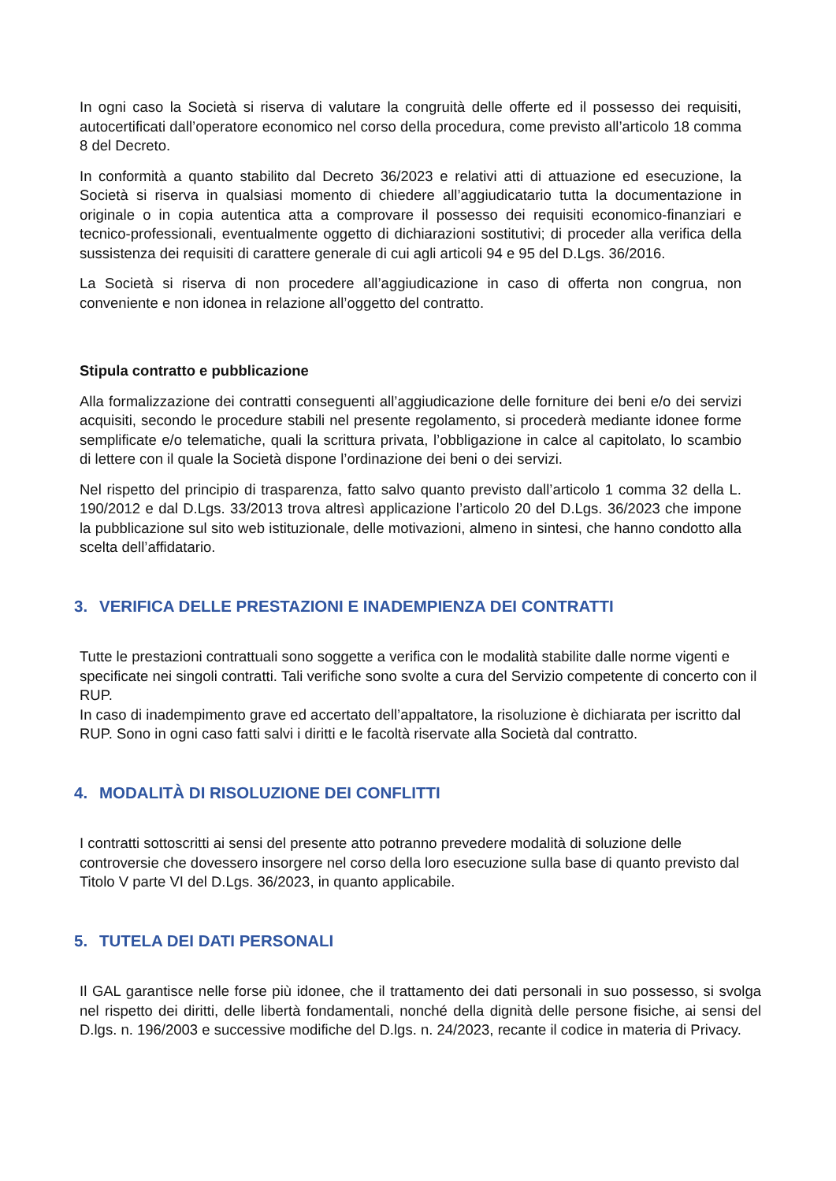In ogni caso la Società si riserva di valutare la congruità delle offerte ed il possesso dei requisiti, autocertificati dall’operatore economico nel corso della procedura, come previsto all’articolo 18 comma 8 del Decreto.
In conformità a quanto stabilito dal Decreto 36/2023 e relativi atti di attuazione ed esecuzione, la Società si riserva in qualsiasi momento di chiedere all’aggiudicatario tutta la documentazione in originale o in copia autentica atta a comprovare il possesso dei requisiti economico-finanziari e tecnico-professionali, eventualmente oggetto di dichiarazioni sostitutivi; di proceder alla verifica della sussistenza dei requisiti di carattere generale di cui agli articoli 94 e 95 del D.Lgs. 36/2016.
La Società si riserva di non procedere all’aggiudicazione in caso di offerta non congrua, non conveniente e non idonea in relazione all’oggetto del contratto.
Stipula contratto e pubblicazione
Alla formalizzazione dei contratti conseguenti all’aggiudicazione delle forniture dei beni e/o dei servizi acquisiti, secondo le procedure stabili nel presente regolamento, si procederà mediante idonee forme semplificate e/o telematiche, quali la scrittura privata, l’obbligazione in calce al capitolato, lo scambio di lettere con il quale la Società dispone l’ordinazione dei beni o dei servizi.
Nel rispetto del principio di trasparenza, fatto salvo quanto previsto dall’articolo 1 comma 32 della L. 190/2012 e dal D.Lgs. 33/2013 trova altresì applicazione l’articolo 20 del D.Lgs. 36/2023 che impone la pubblicazione sul sito web istituzionale, delle motivazioni, almeno in sintesi, che hanno condotto alla scelta dell’affidatario.
3. VERIFICA DELLE PRESTAZIONI E INADEMPIENZA DEI CONTRATTI
Tutte le prestazioni contrattuali sono soggette a verifica con le modalità stabilite dalle norme vigenti e specificate nei singoli contratti. Tali verifiche sono svolte a cura del Servizio competente di concerto con il RUP.
In caso di inadempimento grave ed accertato dell’appaltatore, la risoluzione è dichiarata per iscritto dal RUP. Sono in ogni caso fatti salvi i diritti e le facoltà riservate alla Società dal contratto.
4. MODALITÀ DI RISOLUZIONE DEI CONFLITTI
I contratti sottoscritti ai sensi del presente atto potranno prevedere modalità di soluzione delle controversie che dovessero insorgere nel corso della loro esecuzione sulla base di quanto previsto dal Titolo V parte VI del D.Lgs. 36/2023, in quanto applicabile.
5. TUTELA DEI DATI PERSONALI
Il GAL garantisce nelle forse più idonee, che il trattamento dei dati personali in suo possesso, si svolga nel rispetto dei diritti, delle libertà fondamentali, nonché della dignità delle persone fisiche, ai sensi del D.lgs. n. 196/2003 e successive modifiche del D.lgs. n. 24/2023, recante il codice in materia di Privacy.